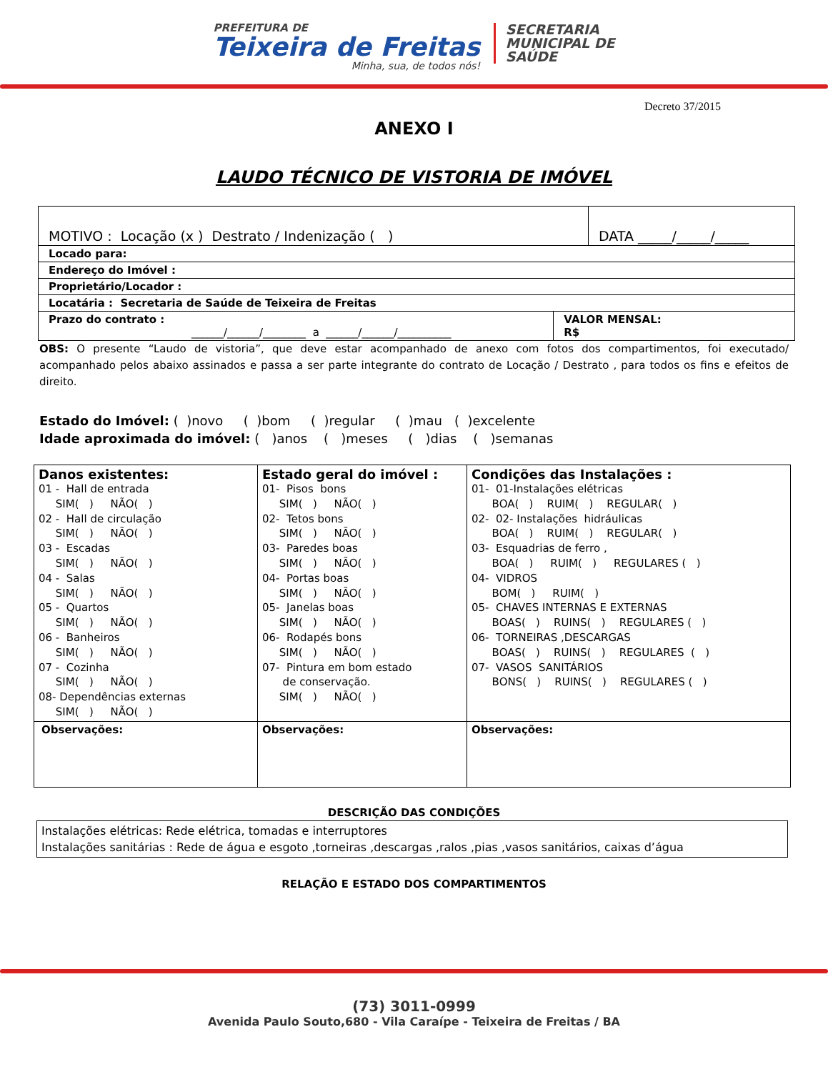PREFEITURA DE
Teixeira de Freitas
Minha, sua, de todos nós!
SECRETARIA
MUNICIPAL DE
SAÚDE
Decreto 37/2015
ANEXO I
LAUDO TÉCNICO DE VISTORIA DE IMÓVEL
| MOTIVO : Locação (x ) Destrato / Indenização ( ) | | DATA _____/_____/_____ |
| Locado para: | | |
| Endereço do Imóvel : | | |
| Proprietário/Locador : | | |
| Locatária : Secretaria de Saúde de Teixeira de Freitas | | |
| Prazo do contrato : ______/______/________ a ______/______/__________ | VALOR MENSAL: R$ | |
OBS: O presente “Laudo de vistoria”, que deve estar acompanhado de anexo com fotos dos compartimentos, foi executado/ acompanhado pelos abaixo assinados e passa a ser parte integrante do contrato de Locação / Destrato , para todos os fins e efeitos de direito.
Estado do Imóvel: ( )novo ( )bom ( )regular ( )mau ( )excelente
Idade aproximada do imóvel: ( )anos ( )meses ( )dias ( )semanas
| Danos existentes: 01 - Hall de entrada SIM( ) NÃO( ) 02 - Hall de circulação SIM( ) NÃO( ) 03 - Escadas SIM( ) NÃO( ) 04 - Salas SIM( ) NÃO( ) 05 - Quartos SIM( ) NÃO( ) 06 - Banheiros SIM( ) NÃO( ) 07 - Cozinha SIM( ) NÃO( ) 08- Dependências externas SIM( ) NÃO( ) | Estado geral do imóvel : 01- Pisos bons SIM( ) NÃO( ) 02- Tetos bons SIM( ) NÃO( ) 03- Paredes boas SIM( ) NÃO( ) 04- Portas boas SIM( ) NÃO( ) 05- Janelas boas SIM( ) NÃO( ) 06- Rodapés bons SIM( ) NÃO( ) 07- Pintura em bom estado de conservação. SIM( ) NÃO( ) | Condições das Instalações : 01- 01-Instalações elétricas BOA( ) RUIM( ) REGULAR( ) 02- 02- Instalações hidráulicas BOA( ) RUIM( ) REGULAR( ) 03- Esquadrias de ferro , BOA( ) RUIM( ) REGULARES ( ) 04- VIDROS BOM( ) RUIM( ) 05- CHAVES INTERNAS E EXTERNAS BOAS( ) RUINS( ) REGULARES ( ) 06- TORNEIRAS ,DESCARGAS BOAS( ) RUINS( ) REGULARES ( ) 07- VASOS SANITÁRIOS BONS( ) RUINS( ) REGULARES ( ) |
| Observações: | Observações: | Observações: |
DESCRIÇÃO DAS CONDIÇÕES
| Instalações elétricas: Rede elétrica, tomadas e interruptores Instalações sanitárias : Rede de água e esgoto ,torneiras ,descargas ,ralos ,pias ,vasos sanitários, caixas d’água |
RELAÇÃO E ESTADO DOS COMPARTIMENTOS
(73) 3011-0999
Avenida Paulo Souto,680 - Vila Caraípe - Teixeira de Freitas / BA